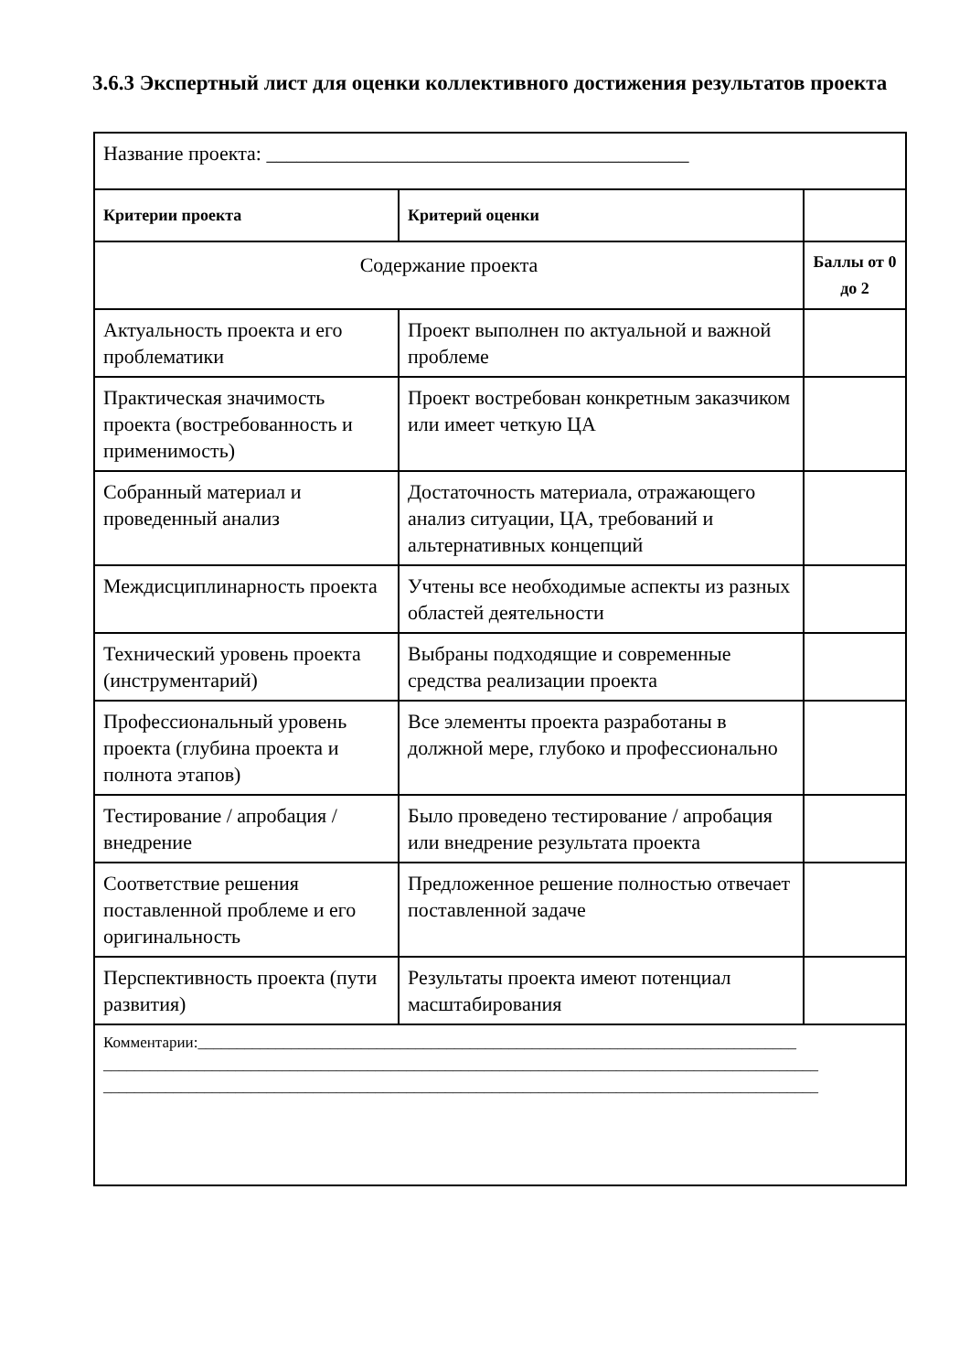3.6.3 Экспертный лист для оценки коллективного достижения результатов проекта
| Название проекта: __________________________________________ | | |
| Критерии проекта | Критерий оценки | |
| Содержание проекта | | Баллы от 0 до 2 |
| Актуальность проекта и его проблематики | Проект выполнен по актуальной и важной проблеме | |
| Практическая значимость проекта (востребованность и применимость) | Проект востребован конкретным заказчиком или имеет четкую ЦА | |
| Собранный материал и проведенный анализ | Достаточность материала, отражающего анализ ситуации, ЦА, требований и альтернативных концепций | |
| Междисциплинарность проекта | Учтены все необходимые аспекты из разных областей деятельности | |
| Технический уровень проекта (инструментарий) | Выбраны подходящие и современные средства реализации проекта | |
| Профессиональный уровень проекта (глубина проекта и полнота этапов) | Все элементы проекта разработаны в должной мере, глубоко и профессионально | |
| Тестирование / апробация / внедрение | Было проведено тестирование / апробация или внедрение результата проекта | |
| Соответствие решения поставленной проблеме и его оригинальность | Предложенное решение полностью отвечает поставленной задаче | |
| Перспективность проекта (пути развития) | Результаты проекта имеют потенциал масштабирования | |
| Комментарии:_____________________________________________________________________________ ____________________________________________________________________________________________ ____________________________________________________________________________________________ | | |